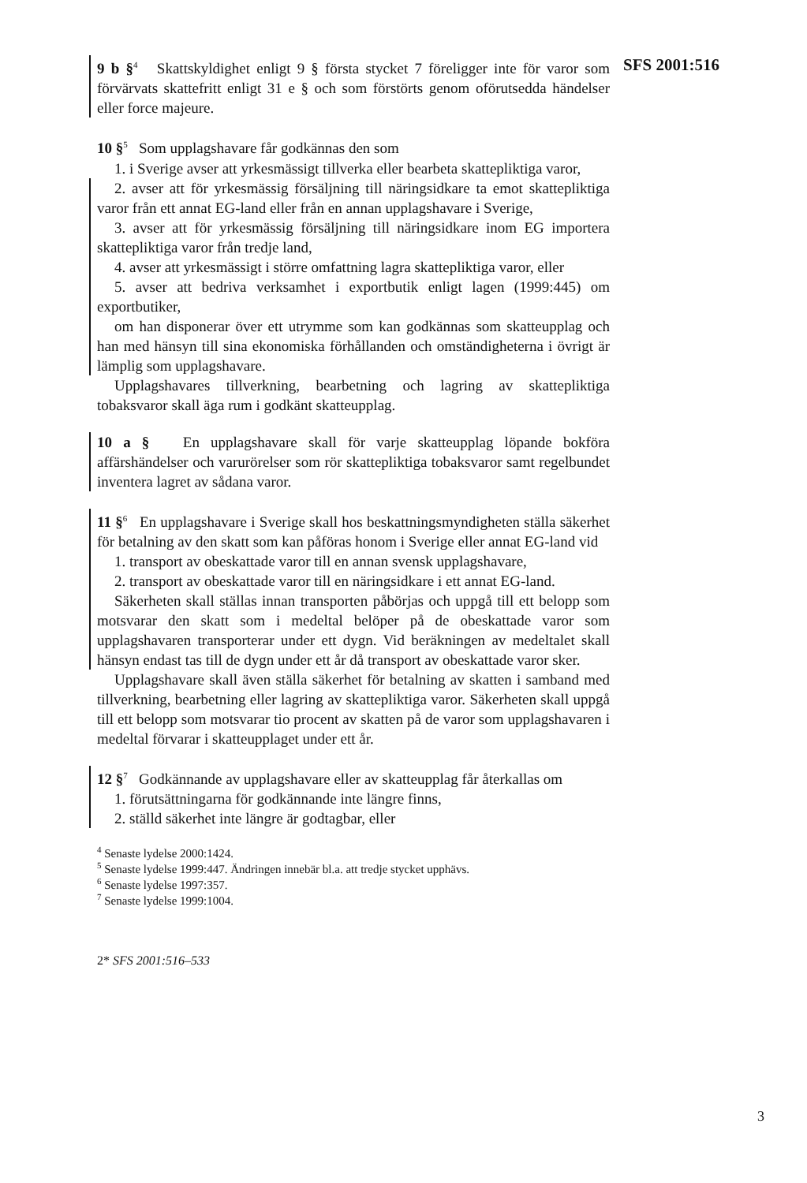SFS 2001:516
9 b §<sup>4</sup> Skattskyldighet enligt 9 § första stycket 7 föreligger inte för varor som förvärvats skattefritt enligt 31 e § och som förstörts genom oförutsedda händelser eller force majeure.
10 §<sup>5</sup> Som upplagshavare får godkännas den som
1. i Sverige avser att yrkesmässigt tillverka eller bearbeta skattepliktiga varor,
2. avser att för yrkesmässig försäljning till näringsidkare ta emot skattepliktiga varor från ett annat EG-land eller från en annan upplagshavare i Sverige,
3. avser att för yrkesmässig försäljning till näringsidkare inom EG importera skattepliktiga varor från tredje land,
4. avser att yrkesmässigt i större omfattning lagra skattepliktiga varor, eller
5. avser att bedriva verksamhet i exportbutik enligt lagen (1999:445) om exportbutiker,
om han disponerar över ett utrymme som kan godkännas som skatteupplag och han med hänsyn till sina ekonomiska förhållanden och omständigheterna i övrigt är lämplig som upplagshavare.
Upplagshavares tillverkning, bearbetning och lagring av skattepliktiga tobaksvaror skall äga rum i godkänt skatteupplag.
10 a § En upplagshavare skall för varje skatteupplag löpande bokföra affärshändelser och varurörelser som rör skattepliktiga tobaksvaror samt regelbundet inventera lagret av sådana varor.
11 §<sup>6</sup> En upplagshavare i Sverige skall hos beskattningsmyndigheten ställa säkerhet för betalning av den skatt som kan påföras honom i Sverige eller annat EG-land vid
1. transport av obeskattade varor till en annan svensk upplagshavare,
2. transport av obeskattade varor till en näringsidkare i ett annat EG-land.
Säkerheten skall ställas innan transporten påbörjas och uppgå till ett belopp som motsvarar den skatt som i medeltal belöper på de obeskattade varor som upplagshavaren transporterar under ett dygn. Vid beräkningen av medeltalet skall hänsyn endast tas till de dygn under ett år då transport av obeskattade varor sker.
Upplagshavare skall även ställa säkerhet för betalning av skatten i samband med tillverkning, bearbetning eller lagring av skattepliktiga varor. Säkerheten skall uppgå till ett belopp som motsvarar tio procent av skatten på de varor som upplagshavaren i medeltal förvarar i skatteupplaget under ett år.
12 §<sup>7</sup> Godkännande av upplagshavare eller av skatteupplag får återkallas om
1. förutsättningarna för godkännande inte längre finns,
2. ställd säkerhet inte längre är godtagbar, eller
<sup>4</sup> Senaste lydelse 2000:1424.
<sup>5</sup> Senaste lydelse 1999:447. Ändringen innebär bl.a. att tredje stycket upphävs.
<sup>6</sup> Senaste lydelse 1997:357.
<sup>7</sup> Senaste lydelse 1999:1004.
2* SFS 2001:516–533
3